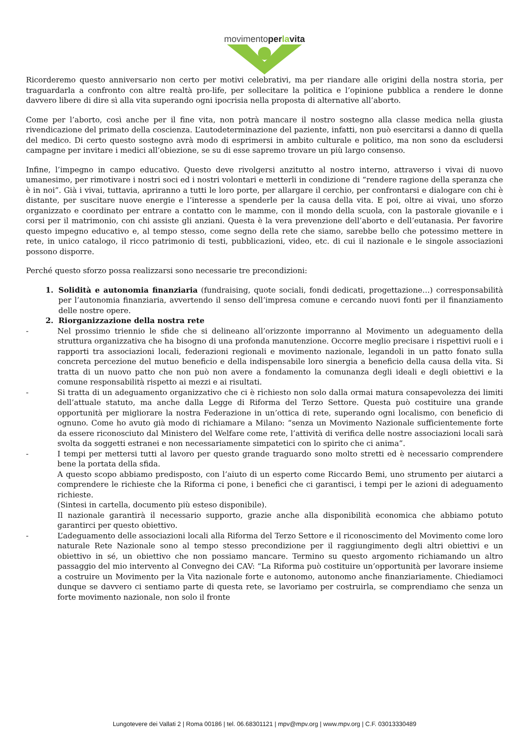movimentoperlavita
Ricorderemo questo anniversario non certo per motivi celebrativi, ma per riandare alle origini della nostra storia, per traguardarla a confronto con altre realtà pro-life, per sollecitare la politica e l’opinione pubblica a rendere le donne davvero libere di dire sì alla vita superando ogni ipocrisia nella proposta di alternative all’aborto.
Come per l’aborto, così anche per il fine vita, non potrà mancare il nostro sostegno alla classe medica nella giusta rivendicazione del primato della coscienza. L’autodeterminazione del paziente, infatti, non può esercitarsi a danno di quella del medico. Di certo questo sostegno avrà modo di esprimersi in ambito culturale e politico, ma non sono da escludersi campagne per invitare i medici all’obiezione, se su di esse sapremo trovare un più largo consenso.
Infine, l’impegno in campo educativo. Questo deve rivolgersi anzitutto al nostro interno, attraverso i vivai di nuovo umanesimo, per rimotivare i nostri soci ed i nostri volontari e metterli in condizione di “rendere ragione della speranza che è in noi”. Già i vivai, tuttavia, apriranno a tutti le loro porte, per allargare il cerchio, per confrontarsi e dialogare con chi è distante, per suscitare nuove energie e l’interesse a spenderle per la causa della vita. E poi, oltre ai vivai, uno sforzo organizzato e coordinato per entrare a contatto con le mamme, con il mondo della scuola, con la pastorale giovanile e i corsi per il matrimonio, con chi assiste gli anziani. Questa è la vera prevenzione dell’aborto e dell’eutanasia. Per favorire questo impegno educativo e, al tempo stesso, come segno della rete che siamo, sarebbe bello che potessimo mettere in rete, in unico catalogo, il ricco patrimonio di testi, pubblicazioni, video, etc. di cui il nazionale e le singole associazioni possono disporre.
Perché questo sforzo possa realizzarsi sono necessarie tre precondizioni:
1. Solidità e autonomia finanziaria (fundraising, quote sociali, fondi dedicati, progettazione…) corresponsabilità per l’autonomia finanziaria, avvertendo il senso dell’impresa comune e cercando nuovi fonti per il finanziamento delle nostre opere.
2. Riorganizzazione della nostra rete
- Nel prossimo triennio le sfide che si delineano all’orizzonte imporranno al Movimento un adeguamento della struttura organizzativa che ha bisogno di una profonda manutenzione. Occorre meglio precisare i rispettivi ruoli e i rapporti tra associazioni locali, federazioni regionali e movimento nazionale, legandoli in un patto fonato sulla concreta percezione del mutuo beneficio e della indispensabile loro sinergia a beneficio della causa della vita. Si tratta di un nuovo patto che non può non avere a fondamento la comunanza degli ideali e degli obiettivi e la comune responsabilità rispetto ai mezzi e ai risultati.
- Si tratta di un adeguamento organizzativo che ci è richiesto non solo dalla ormai matura consapevolezza dei limiti dell’attuale statuto, ma anche dalla Legge di Riforma del Terzo Settore. Questa può costituire una grande opportunità per migliorare la nostra Federazione in un’ottica di rete, superando ogni localismo, con beneficio di ognuno. Come ho avuto già modo di richiamare a Milano: “senza un Movimento Nazionale sufficientemente forte da essere riconosciuto dal Ministero del Welfare come rete, l’attività di verifica delle nostre associazioni locali sarà svolta da soggetti estranei e non necessariamente simpatetici con lo spirito che ci anima”.
- I tempi per mettersi tutti al lavoro per questo grande traguardo sono molto stretti ed è necessario comprendere bene la portata della sfida.
A questo scopo abbiamo predisposto, con l’aiuto di un esperto come Riccardo Bemi, uno strumento per aiutarci a comprendere le richieste che la Riforma ci pone, i benefici che ci garantisci, i tempi per le azioni di adeguamento richieste.
(Sintesi in cartella, documento più esteso disponibile).
Il nazionale garantirà il necessario supporto, grazie anche alla disponibilità economica che abbiamo potuto garantirci per questo obiettivo.
- L’adeguamento delle associazioni locali alla Riforma del Terzo Settore e il riconoscimento del Movimento come loro naturale Rete Nazionale sono al tempo stesso precondizione per il raggiungimento degli altri obiettivi e un obiettivo in sé, un obiettivo che non possiamo mancare. Termino su questo argomento richiamando un altro passaggio del mio intervento al Convegno dei CAV: “La Riforma può costituire un’opportunità per lavorare insieme a costruire un Movimento per la Vita nazionale forte e autonomo, autonomo anche finanziariamente. Chiediamoci dunque se davvero ci sentiamo parte di questa rete, se lavoriamo per costruirla, se comprendiamo che senza un forte movimento nazionale, non solo il fronte
Lungotevere dei Vallati 2 | Roma 00186 | tel. 06.68301121 | mpv@mpv.org | www.mpv.org | C.F. 03013330489